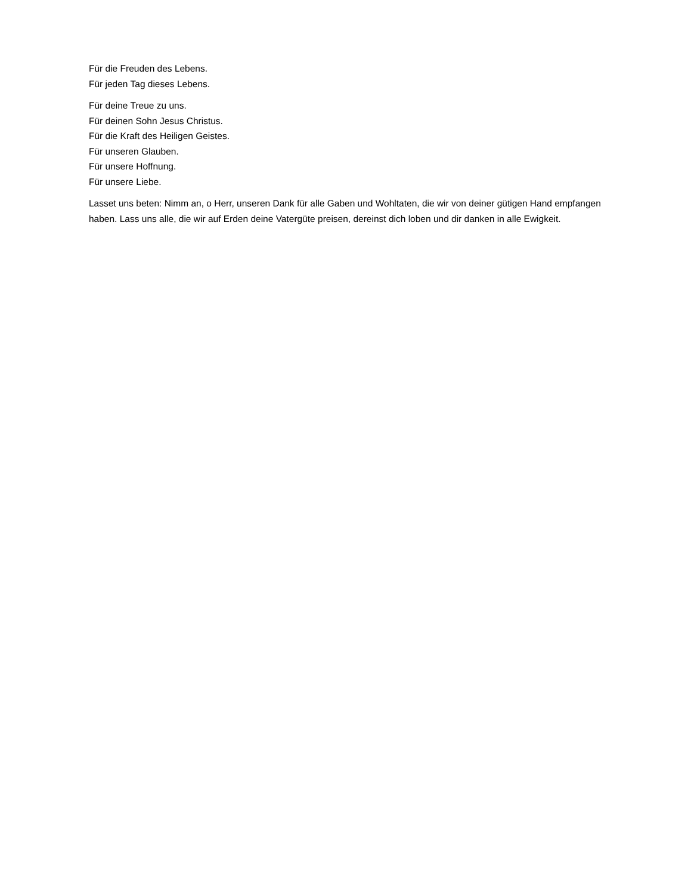Für die Freuden des Lebens.
Für jeden Tag dieses Lebens.
Für deine Treue zu uns.
Für deinen Sohn Jesus Christus.
Für die Kraft des Heiligen Geistes.
Für unseren Glauben.
Für unsere Hoffnung.
Für unsere Liebe.
Lasset uns beten: Nimm an, o Herr, unseren Dank für alle Gaben und Wohltaten, die wir von deiner gütigen Hand empfangen haben. Lass uns alle, die wir auf Erden deine Vatergüte preisen, dereinst dich loben und dir danken in alle Ewigkeit.